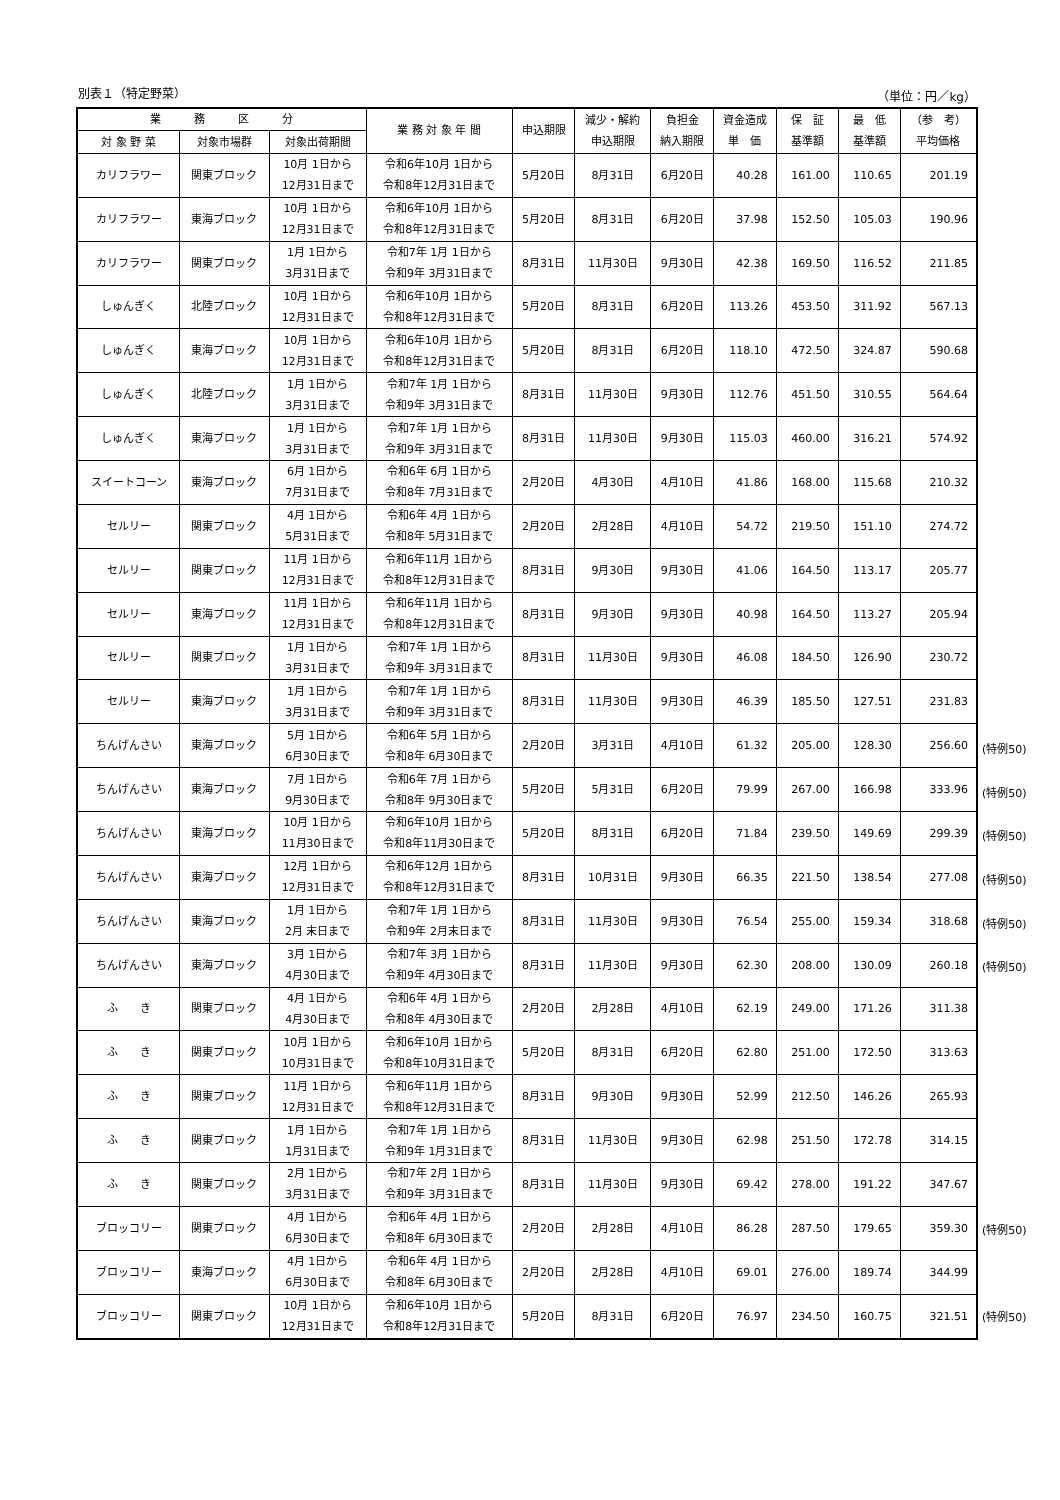別表１（特定野菜） （単位：円／kg）
| 業 務 区 分 | | | 業 務 対 象 年 間 | 申込期限 | 減少・解約 申込期限 | 負担金 納入期限 | 資金造成 単 価 | 保 証 基準額 | 最 低 基準額 | （参 考） 平均価格 |
| --- | --- | --- | --- | --- | --- | --- | --- | --- | --- | --- |
| 対 象 野 菜 | 対象市場群 | 対象出荷期間 | | | | | | | | |
| カリフラワー | 関東ブロック | 10月 1日から 12月31日まで | 令和6年10月 1日から 令和8年12月31日まで | 5月20日 | 8月31日 | 6月20日 | 40.28 | 161.00 | 110.65 | 201.19 |
| カリフラワー | 東海ブロック | 10月 1日から 12月31日まで | 令和6年10月 1日から 令和8年12月31日まで | 5月20日 | 8月31日 | 6月20日 | 37.98 | 152.50 | 105.03 | 190.96 |
| カリフラワー | 関東ブロック | 1月 1日から 3月31日まで | 令和7年 1月 1日から 令和9年 3月31日まで | 8月31日 | 11月30日 | 9月30日 | 42.38 | 169.50 | 116.52 | 211.85 |
| しゅんぎく | 北陸ブロック | 10月 1日から 12月31日まで | 令和6年10月 1日から 令和8年12月31日まで | 5月20日 | 8月31日 | 6月20日 | 113.26 | 453.50 | 311.92 | 567.13 |
| しゅんぎく | 東海ブロック | 10月 1日から 12月31日まで | 令和6年10月 1日から 令和8年12月31日まで | 5月20日 | 8月31日 | 6月20日 | 118.10 | 472.50 | 324.87 | 590.68 |
| しゅんぎく | 北陸ブロック | 1月 1日から 3月31日まで | 令和7年 1月 1日から 令和9年 3月31日まで | 8月31日 | 11月30日 | 9月30日 | 112.76 | 451.50 | 310.55 | 564.64 |
| しゅんぎく | 東海ブロック | 1月 1日から 3月31日まで | 令和7年 1月 1日から 令和9年 3月31日まで | 8月31日 | 11月30日 | 9月30日 | 115.03 | 460.00 | 316.21 | 574.92 |
| スイートコーン | 東海ブロック | 6月 1日から 7月31日まで | 令和6年 6月 1日から 令和8年 7月31日まで | 2月20日 | 4月30日 | 4月10日 | 41.86 | 168.00 | 115.68 | 210.32 |
| セルリー | 関東ブロック | 4月 1日から 5月31日まで | 令和6年 4月 1日から 令和8年 5月31日まで | 2月20日 | 2月28日 | 4月10日 | 54.72 | 219.50 | 151.10 | 274.72 |
| セルリー | 関東ブロック | 11月 1日から 12月31日まで | 令和6年11月 1日から 令和8年12月31日まで | 8月31日 | 9月30日 | 9月30日 | 41.06 | 164.50 | 113.17 | 205.77 |
| セルリー | 東海ブロック | 11月 1日から 12月31日まで | 令和6年11月 1日から 令和8年12月31日まで | 8月31日 | 9月30日 | 9月30日 | 40.98 | 164.50 | 113.27 | 205.94 |
| セルリー | 関東ブロック | 1月 1日から 3月31日まで | 令和7年 1月 1日から 令和9年 3月31日まで | 8月31日 | 11月30日 | 9月30日 | 46.08 | 184.50 | 126.90 | 230.72 |
| セルリー | 東海ブロック | 1月 1日から 3月31日まで | 令和7年 1月 1日から 令和9年 3月31日まで | 8月31日 | 11月30日 | 9月30日 | 46.39 | 185.50 | 127.51 | 231.83 |
| ちんげんさい | 東海ブロック | 5月 1日から 6月30日まで | 令和6年 5月 1日から 令和8年 6月30日まで | 2月20日 | 3月31日 | 4月10日 | 61.32 | 205.00 | 128.30 | 256.60 |
| ちんげんさい | 東海ブロック | 7月 1日から 9月30日まで | 令和6年 7月 1日から 令和8年 9月30日まで | 5月20日 | 5月31日 | 6月20日 | 79.99 | 267.00 | 166.98 | 333.96 |
| ちんげんさい | 東海ブロック | 10月 1日から 11月30日まで | 令和6年10月 1日から 令和8年11月30日まで | 5月20日 | 8月31日 | 6月20日 | 71.84 | 239.50 | 149.69 | 299.39 |
| ちんげんさい | 東海ブロック | 12月 1日から 12月31日まで | 令和6年12月 1日から 令和8年12月31日まで | 8月31日 | 10月31日 | 9月30日 | 66.35 | 221.50 | 138.54 | 277.08 |
| ちんげんさい | 東海ブロック | 1月 1日から 2月 末日まで | 令和7年 1月 1日から 令和9年 2月末日まで | 8月31日 | 11月30日 | 9月30日 | 76.54 | 255.00 | 159.34 | 318.68 |
| ちんげんさい | 東海ブロック | 3月 1日から 4月30日まで | 令和7年 3月 1日から 令和9年 4月30日まで | 8月31日 | 11月30日 | 9月30日 | 62.30 | 208.00 | 130.09 | 260.18 |
| ふ き | 関東ブロック | 4月 1日から 4月30日まで | 令和6年 4月 1日から 令和8年 4月30日まで | 2月20日 | 2月28日 | 4月10日 | 62.19 | 249.00 | 171.26 | 311.38 |
| ふ き | 関東ブロック | 10月 1日から 10月31日まで | 令和6年10月 1日から 令和8年10月31日まで | 5月20日 | 8月31日 | 6月20日 | 62.80 | 251.00 | 172.50 | 313.63 |
| ふ き | 関東ブロック | 11月 1日から 12月31日まで | 令和6年11月 1日から 令和8年12月31日まで | 8月31日 | 9月30日 | 9月30日 | 52.99 | 212.50 | 146.26 | 265.93 |
| ふ き | 関東ブロック | 1月 1日から 1月31日まで | 令和7年 1月 1日から 令和9年 1月31日まで | 8月31日 | 11月30日 | 9月30日 | 62.98 | 251.50 | 172.78 | 314.15 |
| ふ き | 関東ブロック | 2月 1日から 3月31日まで | 令和7年 2月 1日から 令和9年 3月31日まで | 8月31日 | 11月30日 | 9月30日 | 69.42 | 278.00 | 191.22 | 347.67 |
| ブロッコリー | 関東ブロック | 4月 1日から 6月30日まで | 令和6年 4月 1日から 令和8年 6月30日まで | 2月20日 | 2月28日 | 4月10日 | 86.28 | 287.50 | 179.65 | 359.30 |
| ブロッコリー | 東海ブロック | 4月 1日から 6月30日まで | 令和6年 4月 1日から 令和8年 6月30日まで | 2月20日 | 2月28日 | 4月10日 | 69.01 | 276.00 | 189.74 | 344.99 |
| ブロッコリー | 関東ブロック | 10月 1日から 12月31日まで | 令和6年10月 1日から 令和8年12月31日まで | 5月20日 | 8月31日 | 6月20日 | 76.97 | 234.50 | 160.75 | 321.51 |
(特例50)
(特例50)
(特例50)
(特例50)
(特例50)
(特例50)
(特例50)
(特例50)